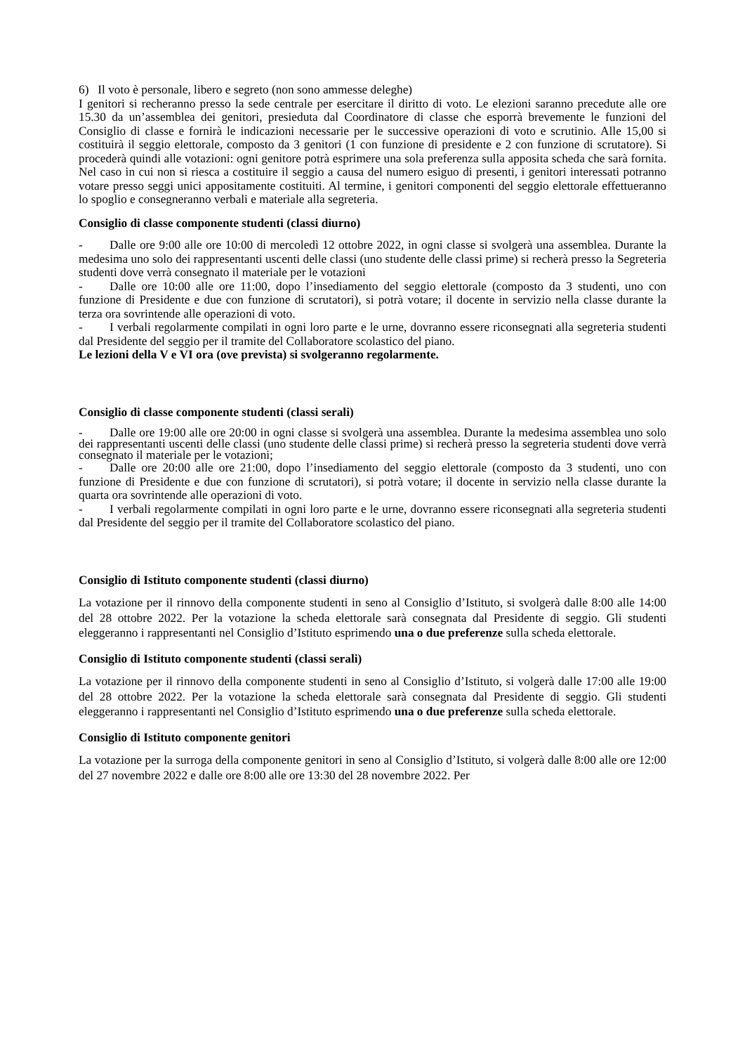6) Il voto è personale, libero e segreto (non sono ammesse deleghe)
I genitori si recheranno presso la sede centrale per esercitare il diritto di voto. Le elezioni saranno precedute alle ore 15.30 da un’assemblea dei genitori, presieduta dal Coordinatore di classe che esporrà brevemente le funzioni del Consiglio di classe e fornirà le indicazioni necessarie per le successive operazioni di voto e scrutinio. Alle 15,00 si costituirà il seggio elettorale, composto da 3 genitori (1 con funzione di presidente e 2 con funzione di scrutatore). Si procederà quindi alle votazioni: ogni genitore potrà esprimere una sola preferenza sulla apposita scheda che sarà fornita. Nel caso in cui non si riesca a costituire il seggio a causa del numero esiguo di presenti, i genitori interessati potranno votare presso seggi unici appositamente costituiti. Al termine, i genitori componenti del seggio elettorale effettueranno lo spoglio e consegneranno verbali e materiale alla segreteria.
Consiglio di classe componente studenti (classi diurno)
- Dalle ore 9:00 alle ore 10:00 di mercoledì 12 ottobre 2022, in ogni classe si svolgerà una assemblea. Durante la medesima uno solo dei rappresentanti uscenti delle classi (uno studente delle classi prime) si recherà presso la Segreteria studenti dove verrà consegnato il materiale per le votazioni
- Dalle ore 10:00 alle ore 11:00, dopo l’insediamento del seggio elettorale (composto da 3 studenti, uno con funzione di Presidente e due con funzione di scrutatori), si potrà votare; il docente in servizio nella classe durante la terza ora sovrintende alle operazioni di voto.
- I verbali regolarmente compilati in ogni loro parte e le urne, dovranno essere riconsegnati alla segreteria studenti dal Presidente del seggio per il tramite del Collaboratore scolastico del piano.
Le lezioni della V e VI ora (ove prevista) si svolgeranno regolarmente.
Consiglio di classe componente studenti (classi serali)
- Dalle ore 19:00 alle ore 20:00 in ogni classe si svolgerà una assemblea. Durante la medesima assemblea uno solo dei rappresentanti uscenti delle classi (uno studente delle classi prime) si recherà presso la segreteria studenti dove verrà consegnato il materiale per le votazioni;
- Dalle ore 20:00 alle ore 21:00, dopo l’insediamento del seggio elettorale (composto da 3 studenti, uno con funzione di Presidente e due con funzione di scrutatori), si potrà votare; il docente in servizio nella classe durante la quarta ora sovrintende alle operazioni di voto.
- I verbali regolarmente compilati in ogni loro parte e le urne, dovranno essere riconsegnati alla segreteria studenti dal Presidente del seggio per il tramite del Collaboratore scolastico del piano.
Consiglio di Istituto componente studenti (classi diurno)
La votazione per il rinnovo della componente studenti in seno al Consiglio d’Istituto, si svolgerà dalle 8:00 alle 14:00 del 28 ottobre 2022. Per la votazione la scheda elettorale sarà consegnata dal Presidente di seggio. Gli studenti eleggeranno i rappresentanti nel Consiglio d’Istituto esprimendo una o due preferenze sulla scheda elettorale.
Consiglio di Istituto componente studenti (classi serali)
La votazione per il rinnovo della componente studenti in seno al Consiglio d’Istituto, si volgerà dalle 17:00 alle 19:00 del 28 ottobre 2022. Per la votazione la scheda elettorale sarà consegnata dal Presidente di seggio. Gli studenti eleggeranno i rappresentanti nel Consiglio d’Istituto esprimendo una o due preferenze sulla scheda elettorale.
Consiglio di Istituto componente genitori
La votazione per la surroga della componente genitori in seno al Consiglio d’Istituto, si volgerà dalle 8:00 alle ore 12:00 del 27 novembre 2022 e dalle ore 8:00 alle ore 13:30 del 28 novembre 2022. Per